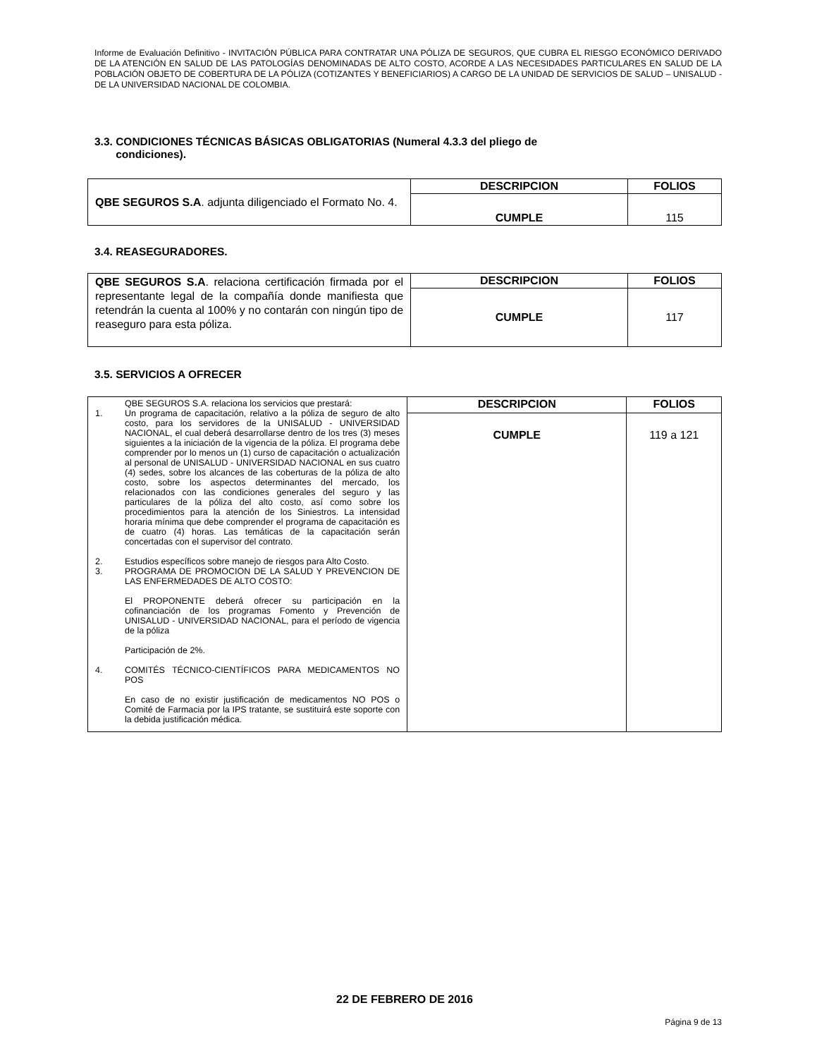Informe de Evaluación Definitivo - INVITACIÓN PÚBLICA PARA CONTRATAR UNA PÓLIZA DE SEGUROS, QUE CUBRA EL RIESGO ECONÓMICO DERIVADO DE LA ATENCIÓN EN SALUD DE LAS PATOLOGÍAS DENOMINADAS DE ALTO COSTO, ACORDE A LAS NECESIDADES PARTICULARES EN SALUD DE LA POBLACIÓN OBJETO DE COBERTURA DE LA PÓLIZA (COTIZANTES Y BENEFICIARIOS) A CARGO DE LA UNIDAD DE SERVICIOS DE SALUD – UNISALUD - DE LA UNIVERSIDAD NACIONAL DE COLOMBIA.
3.3. CONDICIONES TÉCNICAS BÁSICAS OBLIGATORIAS (Numeral 4.3.3 del pliego de
condiciones).
| QBE SEGUROS S.A . adjunta diligenciado el Formato No. 4. | DESCRIPCION | FOLIOS |
| | CUMPLE | 115 |
3.4. REASEGURADORES.
| QBE SEGUROS S.A . relaciona certificación firmada por el representante legal de la compañía donde manifiesta que retendrán la cuenta al 100% y no contarán con ningún tipo de reaseguro para esta póliza. | DESCRIPCION | FOLIOS |
| | CUMPLE | 117 |
3.5. SERVICIOS A OFRECER
| QBE SEGUROS S.A. relaciona los servicios que prestará: 1. Un programa de capacitación, relativo a la póliza de seguro de alto costo, para los servidores de la UNISALUD - UNIVERSIDAD NACIONAL, el cual deberá desarrollarse dentro de los tres (3) meses siguientes a la iniciación de la vigencia de la póliza. El programa debe comprender por lo menos un (1) curso de capacitación o actualización al personal de UNISALUD - UNIVERSIDAD NACIONAL en sus cuatro (4) sedes, sobre los alcances de las coberturas de la póliza de alto costo, sobre los aspectos determinantes del mercado, los relacionados con las condiciones generales del seguro y las particulares de la póliza del alto costo, así como sobre los procedimientos para la atención de los Siniestros. La intensidad horaria mínima que debe comprender el programa de capacitación es de cuatro (4) horas. Las temáticas de la capacitación serán concertadas con el supervisor del contrato. 2. Estudios específicos sobre manejo de riesgos para Alto Costo. 3. PROGRAMA DE PROMOCION DE LA SALUD Y PREVENCION DE LAS ENFERMEDADES DE ALTO COSTO: El PROPONENTE deberá ofrecer su participación en la cofinanciación de los programas Fomento y Prevención de UNISALUD - UNIVERSIDAD NACIONAL, para el período de vigencia de la póliza Participación de 2%. 4. COMITÉS TÉCNICO-CIENTÍFICOS PARA MEDICAMENTOS NO POS En caso de no existir justificación de medicamentos NO POS o Comité de Farmacia por la IPS tratante, se sustituirá este soporte con la debida justificación médica. | DESCRIPCION | FOLIOS |
| | CUMPLE | 119 a 121 |
22 DE FEBRERO DE 2016
Página 9 de 13